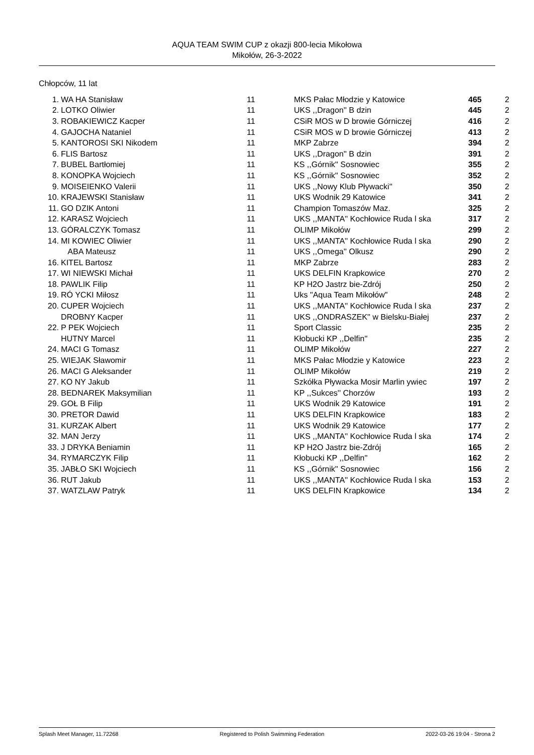AQUA TEAM SWIM CUP z okazji 800-lecia Mikołowa
Mikołów, 26-3-2022
Chłopców, 11 lat
| 1. | WA HA Stanisław | 11 | MKS Pałac Młodzie y Katowice | 465 | 2 |
| 2. | LOTKO Oliwier | 11 | UKS ,,Dragon'' B dzin | 445 | 2 |
| 3. | ROBAKIEWICZ Kacper | 11 | CSiR MOS w D browie Górniczej | 416 | 2 |
| 4. | GAJOCHA Nataniel | 11 | CSiR MOS w D browie Górniczej | 413 | 2 |
| 5. | KANTOROSI SKI Nikodem | 11 | MKP Zabrze | 394 | 2 |
| 6. | FLIS Bartosz | 11 | UKS ,,Dragon'' B dzin | 391 | 2 |
| 7. | BUBEL Bartłomiej | 11 | KS ,,Górnik'' Sosnowiec | 355 | 2 |
| 8. | KONOPKA Wojciech | 11 | KS ,,Górnik'' Sosnowiec | 352 | 2 |
| 9. | MOISEIENKO Valerii | 11 | UKS ,,Nowy Klub Pływacki'' | 350 | 2 |
| 10. | KRAJEWSKI Stanisław | 11 | UKS Wodnik 29 Katowice | 341 | 2 |
| 11. | GO DZIK Antoni | 11 | Champion Tomaszów Maz. | 325 | 2 |
| 12. | KARASZ Wojciech | 11 | UKS ,,MANTA'' Kochłowice Ruda l ska | 317 | 2 |
| 13. | GÓRALCZYK Tomasz | 11 | OLIMP Mikołów | 299 | 2 |
| 14. | MI KOWIEC Oliwier | 11 | UKS ,,MANTA'' Kochłowice Ruda l ska | 290 | 2 |
| | ABA Mateusz | 11 | UKS ,,Omega'' Olkusz | 290 | 2 |
| 16. | KITEL Bartosz | 11 | MKP Zabrze | 283 | 2 |
| 17. | WI NIEWSKI Michał | 11 | UKS DELFIN Krapkowice | 270 | 2 |
| 18. | PAWLIK Filip | 11 | KP H2O Jastrz bie-Zdrój | 250 | 2 |
| 19. | RÓ YCKI Miłosz | 11 | Uks "Aqua Team Mikołów" | 248 | 2 |
| 20. | CUPER Wojciech | 11 | UKS ,,MANTA'' Kochłowice Ruda l ska | 237 | 2 |
| | DROBNY Kacper | 11 | UKS ,,ONDRASZEK'' w Bielsku-Białej | 237 | 2 |
| 22. | P PEK Wojciech | 11 | Sport Classic | 235 | 2 |
| | HUTNY Marcel | 11 | Kłobucki KP ,,Delfin'' | 235 | 2 |
| 24. | MACI G Tomasz | 11 | OLIMP Mikołów | 227 | 2 |
| 25. | WIEJAK Sławomir | 11 | MKS Pałac Młodzie y Katowice | 223 | 2 |
| 26. | MACI G Aleksander | 11 | OLIMP Mikołów | 219 | 2 |
| 27. | KO NY Jakub | 11 | Szkółka Pływacka Mosir Marlin ywiec | 197 | 2 |
| 28. | BEDNAREK Maksymilian | 11 | KP ,,Sukces'' Chorzów | 193 | 2 |
| 29. | GOŁ B Filip | 11 | UKS Wodnik 29 Katowice | 191 | 2 |
| 30. | PRETOR Dawid | 11 | UKS DELFIN Krapkowice | 183 | 2 |
| 31. | KURZAK Albert | 11 | UKS Wodnik 29 Katowice | 177 | 2 |
| 32. | MAN Jerzy | 11 | UKS ,,MANTA'' Kochłowice Ruda l ska | 174 | 2 |
| 33. | J DRYKA Beniamin | 11 | KP H2O Jastrz bie-Zdrój | 165 | 2 |
| 34. | RYMARCZYK Filip | 11 | Kłobucki KP ,,Delfin'' | 162 | 2 |
| 35. | JABŁO SKI Wojciech | 11 | KS ,,Górnik'' Sosnowiec | 156 | 2 |
| 36. | RUT Jakub | 11 | UKS ,,MANTA'' Kochłowice Ruda l ska | 153 | 2 |
| 37. | WATZLAW Patryk | 11 | UKS DELFIN Krapkowice | 134 | 2 |
Splash Meet Manager, 11.72268 Registered to Polish Swimming Federation 2022-03-26 19:04 - Strona 2